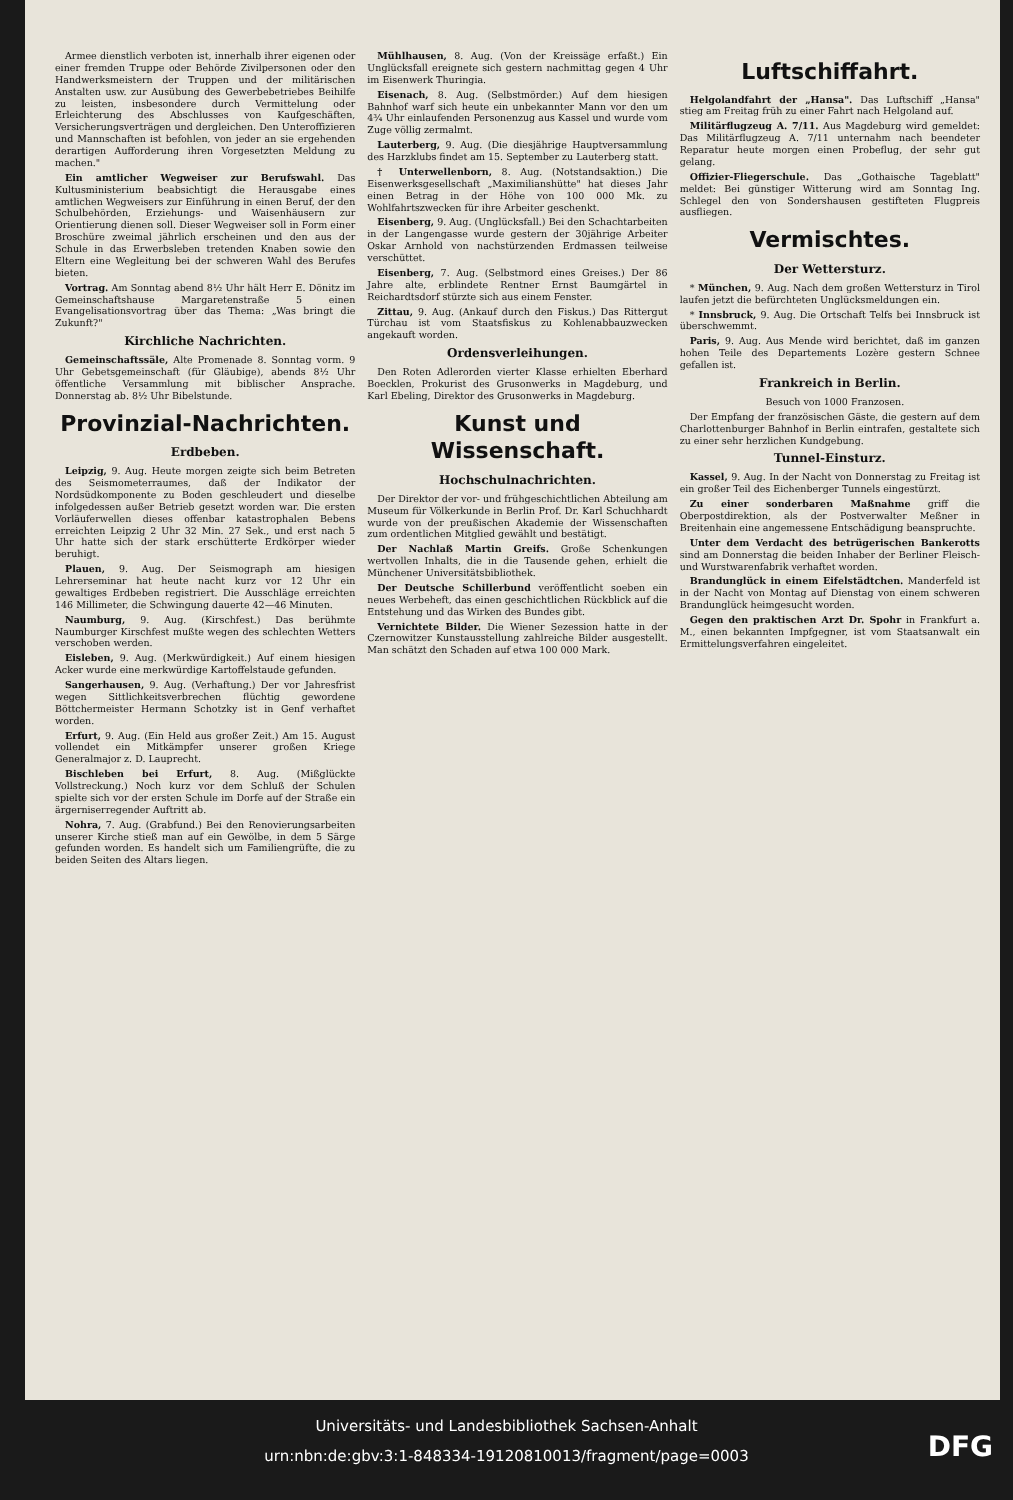Armee dienstlich verboten ist, innerhalb ihrer eigenen oder einer fremden Truppe oder Behörde Zivilpersonen oder den Handwerksmeistern der Truppen und der militärischen Anstalten usw. zur Ausübung des Gewerbebetriebes Beihilfe zu leisten, insbesondere durch Vermittelung oder Erleichterung des Abschlusses von Kaufgeschäften, Versicherungsverträgen und dergleichen. Den Unteroffizieren und Mannschaften ist befohlen, von jeder an sie ergehenden derartigen Aufforderung ihren Vorgesetzten Meldung zu machen."
Ein amtlicher Wegweiser zur Berufswahl. Das Kultusministerium beabsichtigt die Herausgabe eines amtlichen Wegweisers zur Einführung in einen Beruf, der den Schulbehörden, Erziehungs- und Waisenhäusern zur Orientierung dienen soll. Dieser Wegweiser soll in Form einer Broschüre zweimal jährlich erscheinen und den aus der Schule in das Erwerbsleben tretenden Knaben sowie den Eltern eine Wegleitung bei der schweren Wahl des Berufes bieten.
Vortrag. Am Sonntag abend 8½ Uhr hält Herr E. Dönitz im Gemeinschaftshause Margaretenstraße 5 einen Evangelisationsvortrag über das Thema: „Was bringt die Zukunft?"
Kirchliche Nachrichten.
Gemeinschaftssäle, Alte Promenade 8. Sonntag vorm. 9 Uhr Gebetsgemeinschaft (für Gläubige), abends 8½ Uhr öffentliche Versammlung mit biblischer Ansprache. Donnerstag ab. 8½ Uhr Bibelstunde.
Provinzial-Nachrichten.
Erdbeben.
Leipzig, 9. Aug. Heute morgen zeigte sich beim Betreten des Seismometerraumes, daß der Indikator der Nordsüdkomponente zu Boden geschleudert und dieselbe infolgedessen außer Betrieb gesetzt worden war. Die ersten Vorläuferwellen dieses offenbar katastrophalen Bebens erreichten Leipzig 2 Uhr 32 Min. 27 Sek., und erst nach 5 Uhr hatte sich der stark erschütterte Erdkörper wieder beruhigt.
Plauen, 9. Aug. Der Seismograph am hiesigen Lehrerseminar hat heute nacht kurz vor 12 Uhr ein gewaltiges Erdbeben registriert. Die Ausschläge erreichten 146 Millimeter, die Schwingung dauerte 42—46 Minuten.
Naumburg, 9. Aug. (Kirschfest.) Das berühmte Naumburger Kirschfest mußte wegen des schlechten Wetters verschoben werden.
Eisleben, 9. Aug. (Merkwürdigkeit.) Auf einem hiesigen Acker wurde eine merkwürdige Kartoffelstaude gefunden.
Sangerhausen, 9. Aug. (Verhaftung.) Der vor Jahresfrist wegen Sittlichkeitsverbrechen flüchtig gewordene Böttchermeister Hermann Schotzky ist in Genf verhaftet worden.
Erfurt, 9. Aug. (Ein Held aus großer Zeit.) Am 15. August vollendet ein Mitkämpfer unserer großen Kriege Generalmajor z. D. Lauprecht.
Bischleben bei Erfurt, 8. Aug. (Mißglückte Vollstreckung.) Noch kurz vor dem Schluß der Schulen spielte sich vor der ersten Schule im Dorfe auf der Straße ein ärgerniserregender Auftritt ab.
Nohra, 7. Aug. (Grabfund.) Bei den Renovierungsarbeiten unserer Kirche stieß man auf ein Gewölbe, in dem 5 Särge gefunden worden. Es handelt sich um Familiengrüfte, die zu beiden Seiten des Altars liegen.
Mühlhausen, 8. Aug. (Von der Kreissäge erfaßt.) Ein Unglücksfall ereignete sich gestern nachmittag gegen 4 Uhr im Eisenwerk Thuringia.
Eisenach, 8. Aug. (Selbstmörder.) Auf dem hiesigen Bahnhof warf sich heute ein unbekannter Mann vor den um 4¾ Uhr einlaufenden Personenzug aus Kassel und wurde vom Zuge völlig zermalmt.
Lauterberg, 9. Aug. (Die diesjährige Hauptversammlung des Harzklubs findet am 15. September zu Lauterberg statt.
† Unterwellenborn, 8. Aug. (Notstandsaktion.) Die Eisenwerksgesellschaft „Maximilianshütte" hat dieses Jahr einen Betrag in der Höhe von 100 000 Mk. zu Wohlfahrtszwecken für ihre Arbeiter geschenkt.
Eisenberg, 9. Aug. (Unglücksfall.) Bei den Schachtarbeiten in der Langengasse wurde gestern der 30jährige Arbeiter Oskar Arnhold von nachstürzenden Erdmassen teilweise verschüttet.
Eisenberg, 7. Aug. (Selbstmord eines Greises.) Der 86 Jahre alte, erblindete Rentner Ernst Baumgärtel in Reichardtsdorf stürzte sich aus einem Fenster.
Zittau, 9. Aug. (Ankauf durch den Fiskus.) Das Rittergut Türchau ist vom Staatsfiskus zu Kohlenabbauzwecken angekauft worden.
Ordensverleihungen.
Den Roten Adlerorden vierter Klasse erhielten Eberhard Boecklen, Prokurist des Grusonwerks in Magdeburg, und Karl Ebeling, Direktor des Grusonwerks in Magdeburg.
Kunst und Wissenschaft.
Hochschulnachrichten.
Der Direktor der vor- und frühgeschichtlichen Abteilung am Museum für Völkerkunde in Berlin Prof. Dr. Karl Schuchhardt wurde von der preußischen Akademie der Wissenschaften zum ordentlichen Mitglied gewählt und bestätigt.
Der Nachlaß Martin Greifs. Große Schenkungen wertvollen Inhalts, die in die Tausende gehen, erhielt die Münchener Universitätsbibliothek.
Der Deutsche Schillerbund veröffentlicht soeben ein neues Werbeheft, das einen geschichtlichen Rückblick auf die Entstehung und das Wirken des Bundes gibt.
Vernichtete Bilder. Die Wiener Sezession hatte in der Czernowitzer Kunstausstellung zahlreiche Bilder ausgestellt. Man schätzt den Schaden auf etwa 100 000 Mark.
Luftschiffahrt.
Helgolandfahrt der „Hansa". Das Luftschiff „Hansa" stieg am Freitag früh zu einer Fahrt nach Helgoland auf.
Militärflugzeug A. 7/11. Aus Magdeburg wird gemeldet: Das Militärflugzeug A. 7/11 unternahm nach beendeter Reparatur heute morgen einen Probeflug, der sehr gut gelang.
Offizier-Fliegerschule. Das „Gothaische Tageblatt" meldet: Bei günstiger Witterung wird am Sonntag Ing. Schlegel den von Sondershausen gestifteten Flugpreis ausfliegen.
Vermischtes.
Der Wettersturz.
* München, 9. Aug. Nach dem großen Wettersturz in Tirol laufen jetzt die befürchteten Unglücksmeldungen ein.
* Innsbruck, 9. Aug. Die Ortschaft Telfs bei Innsbruck ist überschwemmt.
Paris, 9. Aug. Aus Mende wird berichtet, daß im ganzen hohen Teile des Departements Lozère gestern Schnee gefallen ist.
Frankreich in Berlin.
Besuch von 1000 Franzosen.
Der Empfang der französischen Gäste, die gestern auf dem Charlottenburger Bahnhof in Berlin eintrafen, gestaltete sich zu einer sehr herzlichen Kundgebung.
Tunnel-Einsturz.
Kassel, 9. Aug. In der Nacht von Donnerstag zu Freitag ist ein großer Teil des Eichenberger Tunnels eingestürzt.
Zu einer sonderbaren Maßnahme griff die Oberpostdirektion, als der Postverwalter Meßner in Breitenhain eine angemessene Entschädigung beanspruchte.
Unter dem Verdacht des betrügerischen Bankerotts sind am Donnerstag die beiden Inhaber der Berliner Fleisch- und Wurstwarenfabrik verhaftet worden.
Brandunglück in einem Eifelstädtchen. Manderfeld ist in der Nacht von Montag auf Dienstag von einem schweren Brandunglück heimgesucht worden.
Gegen den praktischen Arzt Dr. Spohr in Frankfurt a. M., einen bekannten Impfgegner, ist vom Staatsanwalt ein Ermittelungsverfahren eingeleitet.
Universitäts- und Landesbibliothek Sachsen-Anhalt
urn:nbn:de:gbv:3:1-848334-19120810013/fragment/page=0003
DFG